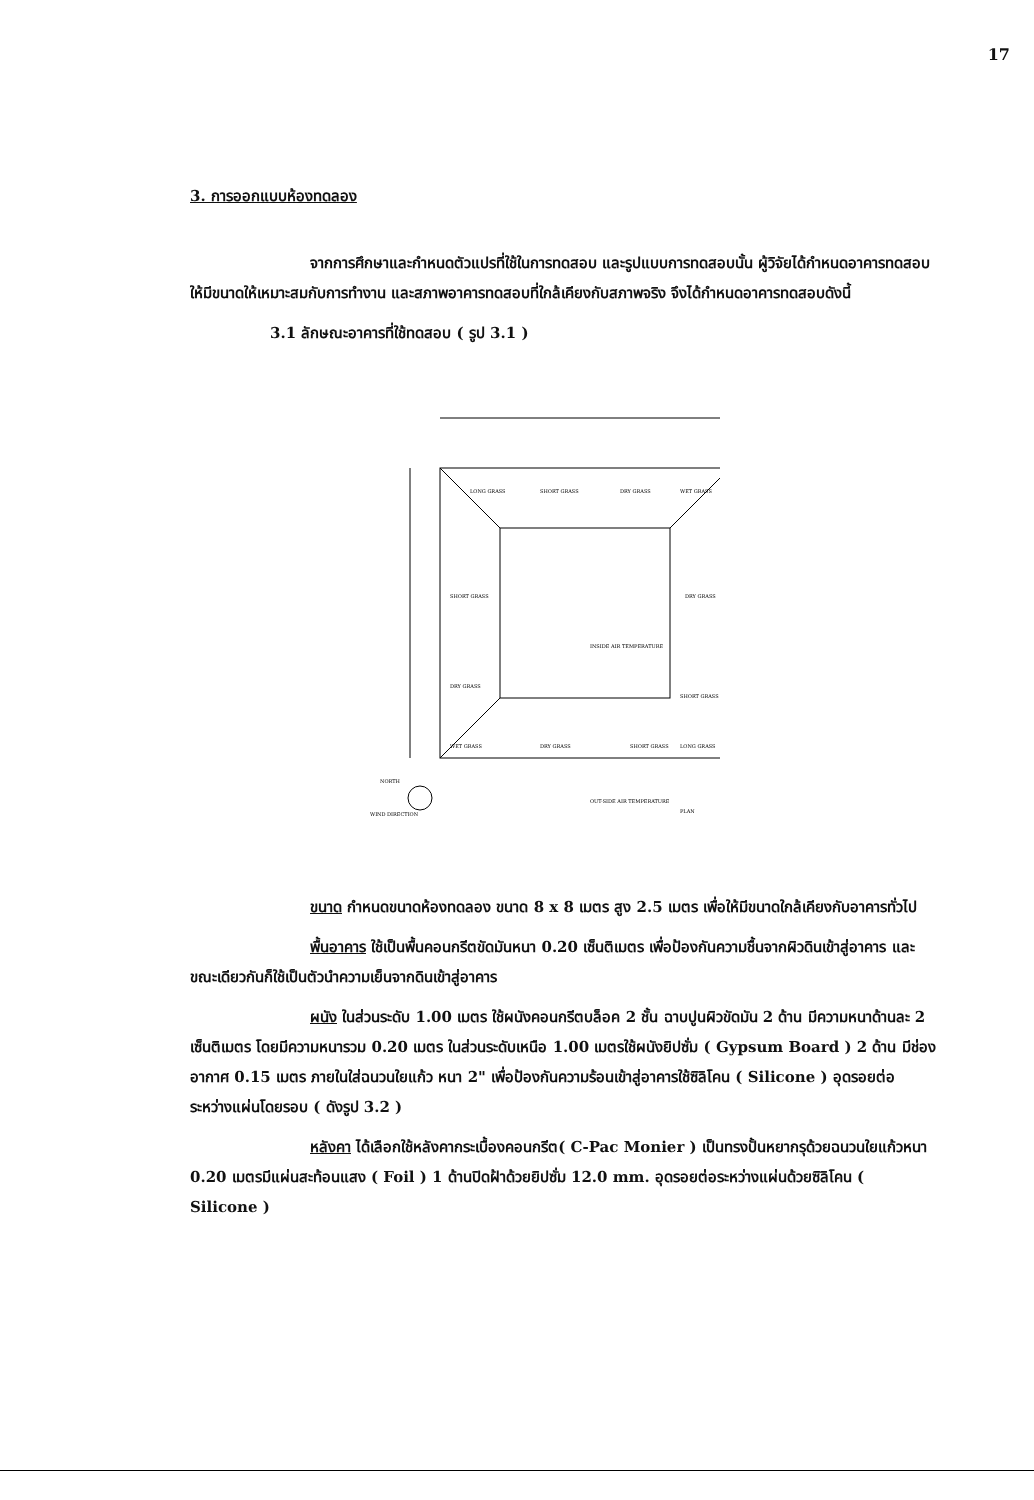17
3. การออกแบบห้องทดลอง
จากการศึกษาและกำหนดตัวแปรที่ใช้ในการทดสอบ และรูปแบบการทดสอบนั้น ผู้วิจัยได้กำหนดอาคารทดสอบ ให้มีขนาดให้เหมาะสมกับการทำงาน และสภาพอาคารทดสอบที่ใกล้เคียงกับสภาพจริง จึงได้กำหนดอาคารทดสอบดังนี้
3.1 ลักษณะอาคารที่ใช้ทดสอบ ( รูป 3.1 )
LONG GRASS
SHORT GRASS
DRY GRASS
WET GRASS
SHORT GRASS
DRY GRASS
INSIDE AIR TEMPERATURE
DRY GRASS
SHORT GRASS
WET GRASS
DRY GRASS
SHORT GRASS
LONG GRASS
NORTH
WIND DIRECTION
OUT-SIDE AIR TEMPERATURE
PLAN
ขนาด กำหนดขนาดห้องทดลอง ขนาด 8 x 8 เมตร สูง 2.5 เมตร เพื่อให้มีขนาดใกล้เคียงกับอาคารทั่วไป
พื้นอาคาร ใช้เป็นพื้นคอนกรีตขัดมันหนา 0.20 เซ็นติเมตร เพื่อป้องกันความชื้นจากผิวดินเข้าสู่อาคาร และขณะเดียวกันก็ใช้เป็นตัวนำความเย็นจากดินเข้าสู่อาคาร
ผนัง ในส่วนระดับ 1.00 เมตร ใช้ผนังคอนกรีตบล็อค 2 ชั้น ฉาบปูนผิวขัดมัน 2 ด้าน มีความหนาด้านละ 2 เซ็นติเมตร โดยมีความหนารวม 0.20 เมตร ในส่วนระดับเหนือ 1.00 เมตรใช้ผนังยิปซั่ม ( Gypsum Board ) 2 ด้าน มีช่องอากาศ 0.15 เมตร ภายในใส่ฉนวนใยแก้ว หนา 2" เพื่อป้องกันความร้อนเข้าสู่อาคารใช้ซิลิโคน ( Silicone ) อุดรอยต่อระหว่างแผ่นโดยรอบ ( ดังรูป 3.2 )
หลังคา ได้เลือกใช้หลังคากระเบื้องคอนกรีต( C-Pac Monier ) เป็นทรงปั้นหยากรุด้วยฉนวนใยแก้วหนา 0.20 เมตรมีแผ่นสะท้อนแสง ( Foil ) 1 ด้านปิดฝ้าด้วยยิปซั่ม 12.0 mm. อุดรอยต่อระหว่างแผ่นด้วยซิลิโคน ( Silicone )